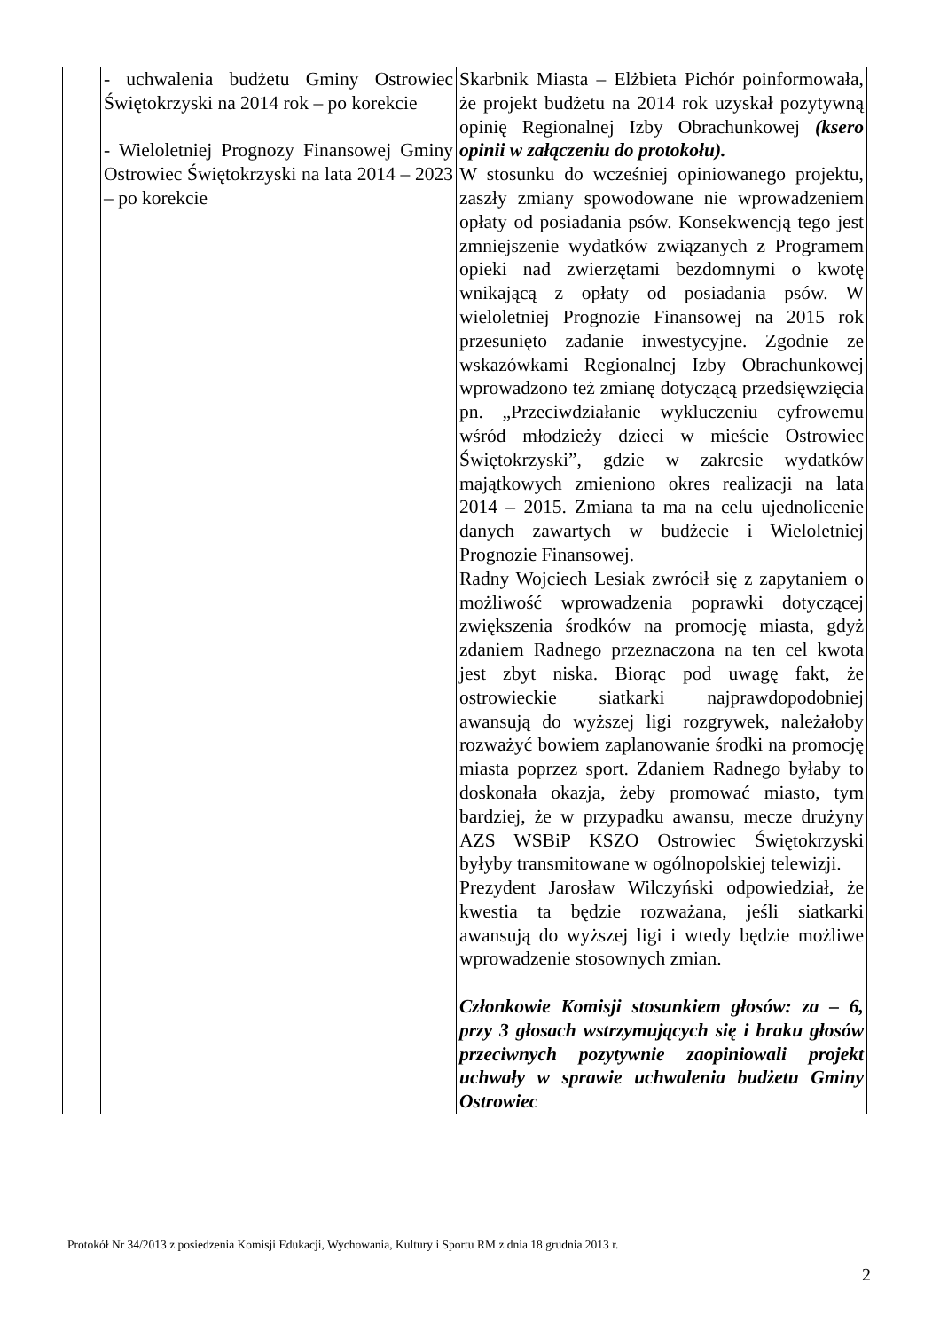| | - uchwalenia budżetu Gminy Ostrowiec Świętokrzyski na 2014 rok – po korekcie - Wieloletniej Prognozy Finansowej Gminy Ostrowiec Świętokrzyski na lata 2014 – 2023 – po korekcie | Skarbnik Miasta – Elżbieta Pichór poinformowała, że projekt budżetu na 2014 rok uzyskał pozytywną opinię Regionalnej Izby Obrachunkowej (ksero opinii w załączeniu do protokołu). W stosunku do wcześniej opiniowanego projektu, zaszły zmiany spowodowane nie wprowadzeniem opłaty od posiadania psów. Konsekwencją tego jest zmniejszenie wydatków związanych z Programem opieki nad zwierzętami bezdomnymi o kwotę wnikającą z opłaty od posiadania psów. W wieloletniej Prognozie Finansowej na 2015 rok przesunięto zadanie inwestycyjne. Zgodnie ze wskazówkami Regionalnej Izby Obrachunkowej wprowadzono też zmianę dotyczącą przedsięwzięcia pn. „Przeciwdziałanie wykluczeniu cyfrowemu wśród młodzieży dzieci w mieście Ostrowiec Świętokrzyski”, gdzie w zakresie wydatków majątkowych zmieniono okres realizacji na lata 2014 – 2015. Zmiana ta ma na celu ujednolicenie danych zawartych w budżecie i Wieloletniej Prognozie Finansowej. Radny Wojciech Lesiak zwrócił się z zapytaniem o możliwość wprowadzenia poprawki dotyczącej zwiększenia środków na promocję miasta, gdyż zdaniem Radnego przeznaczona na ten cel kwota jest zbyt niska. Biorąc pod uwagę fakt, że ostrowieckie siatkarki najprawdopodobniej awansują do wyższej ligi rozgrywek, należałoby rozważyć bowiem zaplanowanie środki na promocję miasta poprzez sport. Zdaniem Radnego byłaby to doskonała okazja, żeby promować miasto, tym bardziej, że w przypadku awansu, mecze drużyny AZS WSBiP KSZO Ostrowiec Świętokrzyski byłyby transmitowane w ogólnopolskiej telewizji. Prezydent Jarosław Wilczyński odpowiedział, że kwestia ta będzie rozważana, jeśli siatkarki awansują do wyższej ligi i wtedy będzie możliwe wprowadzenie stosownych zmian. Członkowie Komisji stosunkiem głosów: za – 6, przy 3 głosach wstrzymujących się i braku głosów przeciwnych pozytywnie zaopiniowali projekt uchwały w sprawie uchwalenia budżetu Gminy Ostrowiec |
Protokół Nr 34/2013 z posiedzenia Komisji Edukacji, Wychowania, Kultury i Sportu RM z dnia 18 grudnia 2013 r.
2